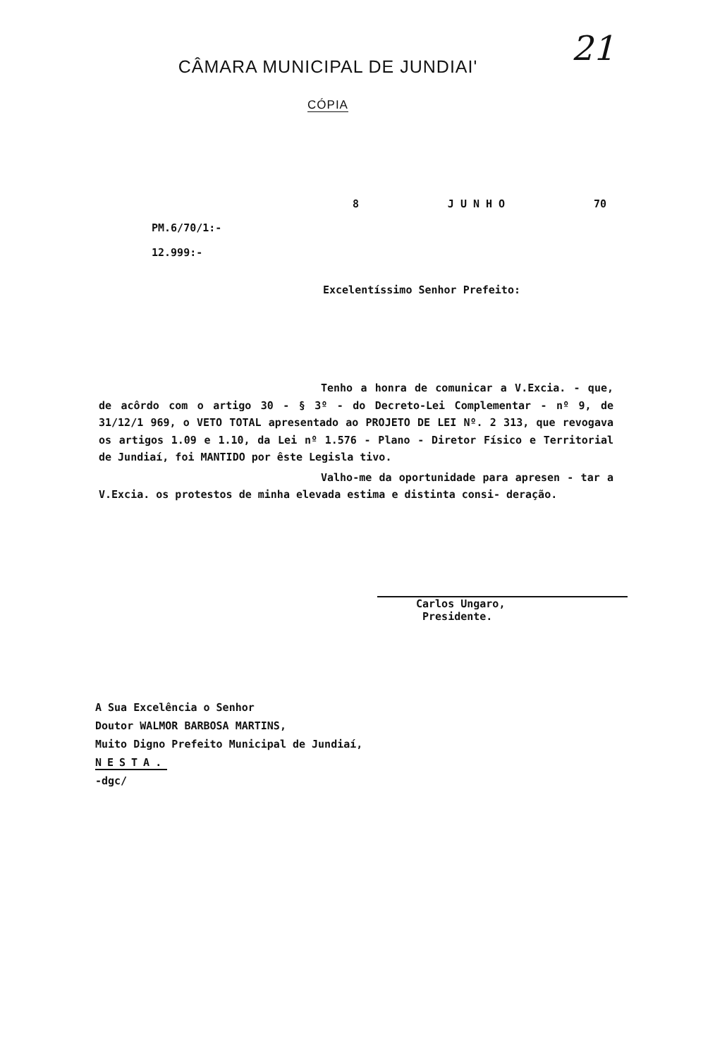CÂMARA MUNICIPAL DE JUNDIAI'
CÓPIA
21
8 J U N H O 70
PM.6/70/1:-
12.999:-
Excelentíssimo Senhor Prefeito:
Tenho a honra de comunicar a V.Excia. - que, de acôrdo com o artigo 30 - § 3º - do Decreto-Lei Complementar - nº 9, de 31/12/1 969, o VETO TOTAL apresentado ao PROJETO DE LEI Nº. 2 313, que revogava os artigos 1.09 e 1.10, da Lei nº 1.576 - Plano - Diretor Físico e Territorial de Jundiaí, foi MANTIDO por êste Legisla tivo.
Valho-me da oportunidade para apresen - tar a V.Excia. os protestos de minha elevada estima e distinta consi- deração.
Carlos Ungaro,
Presidente.
A Sua Excelência o Senhor
Doutor WALMOR BARBOSA MARTINS,
Muito Digno Prefeito Municipal de Jundiaí,
NESTA.
-dgc/